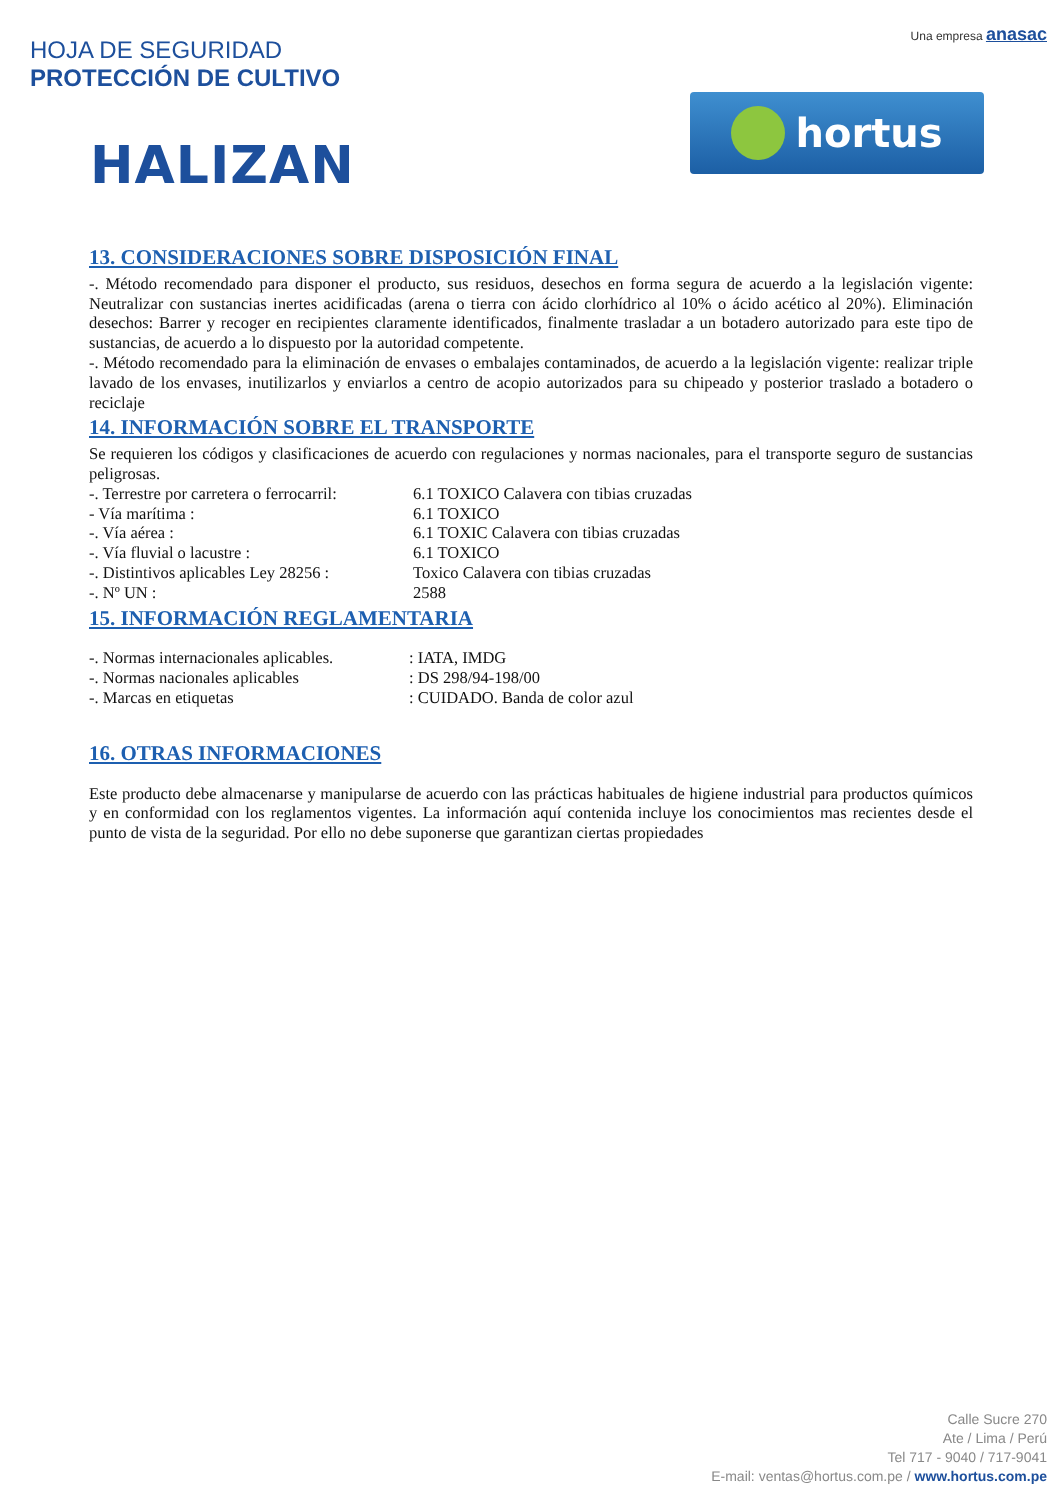HOJA DE SEGURIDAD
PROTECCIÓN DE CULTIVO
Una empresa anasac
HALIZAN
hortus
13. CONSIDERACIONES SOBRE DISPOSICIÓN FINAL
-. Método recomendado para disponer el producto, sus residuos, desechos en forma segura de acuerdo a la legislación vigente: Neutralizar con sustancias inertes acidificadas (arena o tierra con ácido clorhídrico al 10% o ácido acético al 20%). Eliminación desechos: Barrer y recoger en recipientes claramente identificados, finalmente trasladar a un botadero autorizado para este tipo de sustancias, de acuerdo a lo dispuesto por la autoridad competente.
-. Método recomendado para la eliminación de envases o embalajes contaminados, de acuerdo a la legislación vigente: realizar triple lavado de los envases, inutilizarlos y enviarlos a centro de acopio autorizados para su chipeado y posterior traslado a botadero o reciclaje
14. INFORMACIÓN SOBRE EL TRANSPORTE
Se requieren los códigos y clasificaciones de acuerdo con regulaciones y normas nacionales, para el transporte seguro de sustancias peligrosas.
-. Terrestre por carretera o ferrocarril: 6.1 TOXICO Calavera con tibias cruzadas
- Vía marítima : 6.1 TOXICO
-. Vía aérea : 6.1 TOXIC Calavera con tibias cruzadas
-. Vía fluvial o lacustre : 6.1 TOXICO
-. Distintivos aplicables Ley 28256 : Toxico Calavera con tibias cruzadas
-. Nº UN : 2588
15. INFORMACIÓN REGLAMENTARIA
-. Normas internacionales aplicables. : IATA, IMDG
-. Normas nacionales aplicables : DS 298/94-198/00
-. Marcas en etiquetas : CUIDADO. Banda de color azul
16. OTRAS INFORMACIONES
Este producto debe almacenarse y manipularse de acuerdo con las prácticas habituales de higiene industrial para productos químicos y en conformidad con los reglamentos vigentes. La información aquí contenida incluye los conocimientos mas recientes desde el punto de vista de la seguridad. Por ello no debe suponerse que garantizan ciertas propiedades
Calle Sucre 270
Ate / Lima / Perú
Tel 717 - 9040 / 717-9041
E-mail: ventas@hortus.com.pe / www.hortus.com.pe